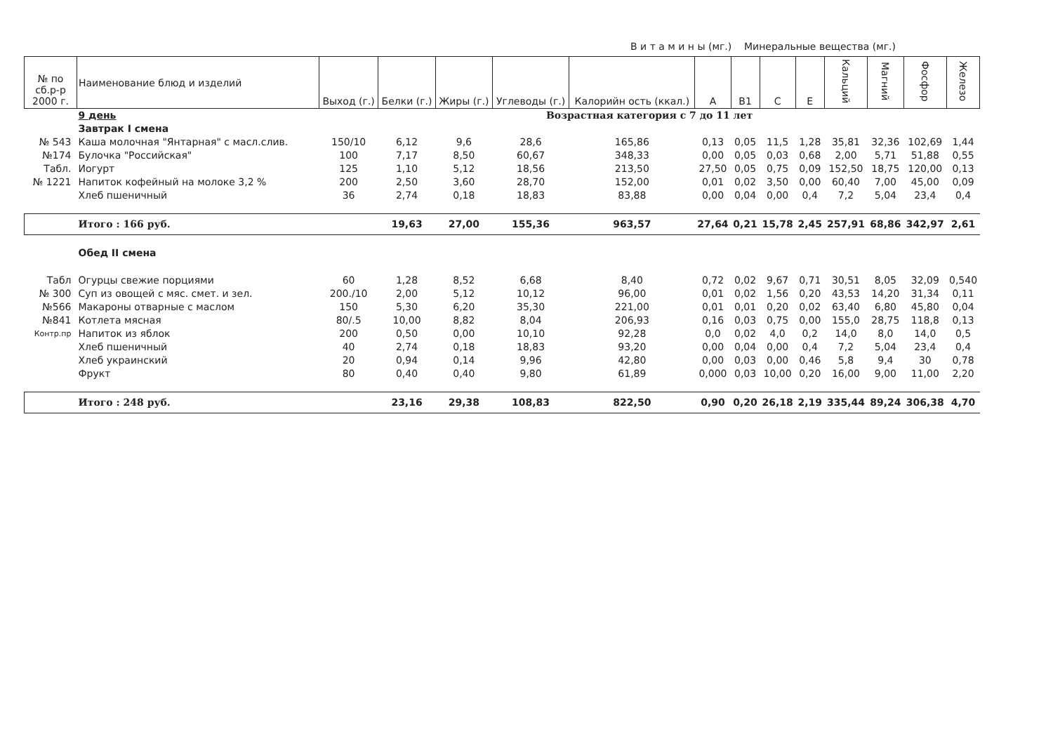В и т а м и н ы (мг.) Минеральные вещества (мг.)
| № по сб.р-р 2000 г. | Наименование блюд и изделий | Выход (г.) | Белки (г.) | Жиры (г.) | Углеводы (г.) | Калорийн ость (ккал.) | A | B1 | C | E | Кальций | Магний | Фосфор | Железо |
| --- | --- | --- | --- | --- | --- | --- | --- | --- | --- | --- | --- | --- | --- | --- |
| | 9 день | Возрастная категория с 7 до 11 лет | | | | | | | | | | | | |
| | Завтрак I смена | | | | | | | | | | | | | |
| № 543 | Каша молочная "Янтарная" с масл.слив. | 150/10 | 6,12 | 9,6 | 28,6 | 165,86 | 0,13 | 0,05 | 11,5 | 1,28 | 35,81 | 32,36 | 102,69 | 1,44 |
| №174 | Булочка "Российская" | 100 | 7,17 | 8,50 | 60,67 | 348,33 | 0,00 | 0,05 | 0,03 | 0,68 | 2,00 | 5,71 | 51,88 | 0,55 |
| Табл. | Иогурт | 125 | 1,10 | 5,12 | 18,56 | 213,50 | 27,50 | 0,05 | 0,75 | 0,09 | 152,50 | 18,75 | 120,00 | 0,13 |
| № 1221 | Напиток кофейный на молоке 3,2 % | 200 | 2,50 | 3,60 | 28,70 | 152,00 | 0,01 | 0,02 | 3,50 | 0,00 | 60,40 | 7,00 | 45,00 | 0,09 |
| | Хлеб пшеничный | 36 | 2,74 | 0,18 | 18,83 | 83,88 | 0,00 | 0,04 | 0,00 | 0,4 | 7,2 | 5,04 | 23,4 | 0,4 |
| | Итого : 166 руб. | | 19,63 | 27,00 | 155,36 | 963,57 | 27,64 | 0,21 | 15,78 | 2,45 | 257,91 | 68,86 | 342,97 | 2,61 |
| | Обед II смена | | | | | | | | | | | | | |
| Табл | Огурцы свежие порциями | 60 | 1,28 | 8,52 | 6,68 | 8,40 | 0,72 | 0,02 | 9,67 | 0,71 | 30,51 | 8,05 | 32,09 | 0,540 |
| № 300 | Суп из овощей с мяс. смет. и зел. | 200./10 | 2,00 | 5,12 | 10,12 | 96,00 | 0,01 | 0,02 | 1,56 | 0,20 | 43,53 | 14,20 | 31,34 | 0,11 |
| №566 | Макароны отварные с маслом | 150 | 5,30 | 6,20 | 35,30 | 221,00 | 0,01 | 0,01 | 0,20 | 0,02 | 63,40 | 6,80 | 45,80 | 0,04 |
| №841 | Котлета мясная | 80/.5 | 10,00 | 8,82 | 8,04 | 206,93 | 0,16 | 0,03 | 0,75 | 0,00 | 155,0 | 28,75 | 118,8 | 0,13 |
| Контр.пр | Напиток из яблок | 200 | 0,50 | 0,00 | 10,10 | 92,28 | 0,0 | 0,02 | 4,0 | 0,2 | 14,0 | 8,0 | 14,0 | 0,5 |
| | Хлеб пшеничный | 40 | 2,74 | 0,18 | 18,83 | 93,20 | 0,00 | 0,04 | 0,00 | 0,4 | 7,2 | 5,04 | 23,4 | 0,4 |
| | Хлеб украинский | 20 | 0,94 | 0,14 | 9,96 | 42,80 | 0,00 | 0,03 | 0,00 | 0,46 | 5,8 | 9,4 | 30 | 0,78 |
| | Фрукт | 80 | 0,40 | 0,40 | 9,80 | 61,89 | 0,000 | 0,03 | 10,00 | 0,20 | 16,00 | 9,00 | 11,00 | 2,20 |
| | Итого : 248 руб. | | 23,16 | 29,38 | 108,83 | 822,50 | 0,90 | 0,20 | 26,18 | 2,19 | 335,44 | 89,24 | 306,38 | 4,70 |